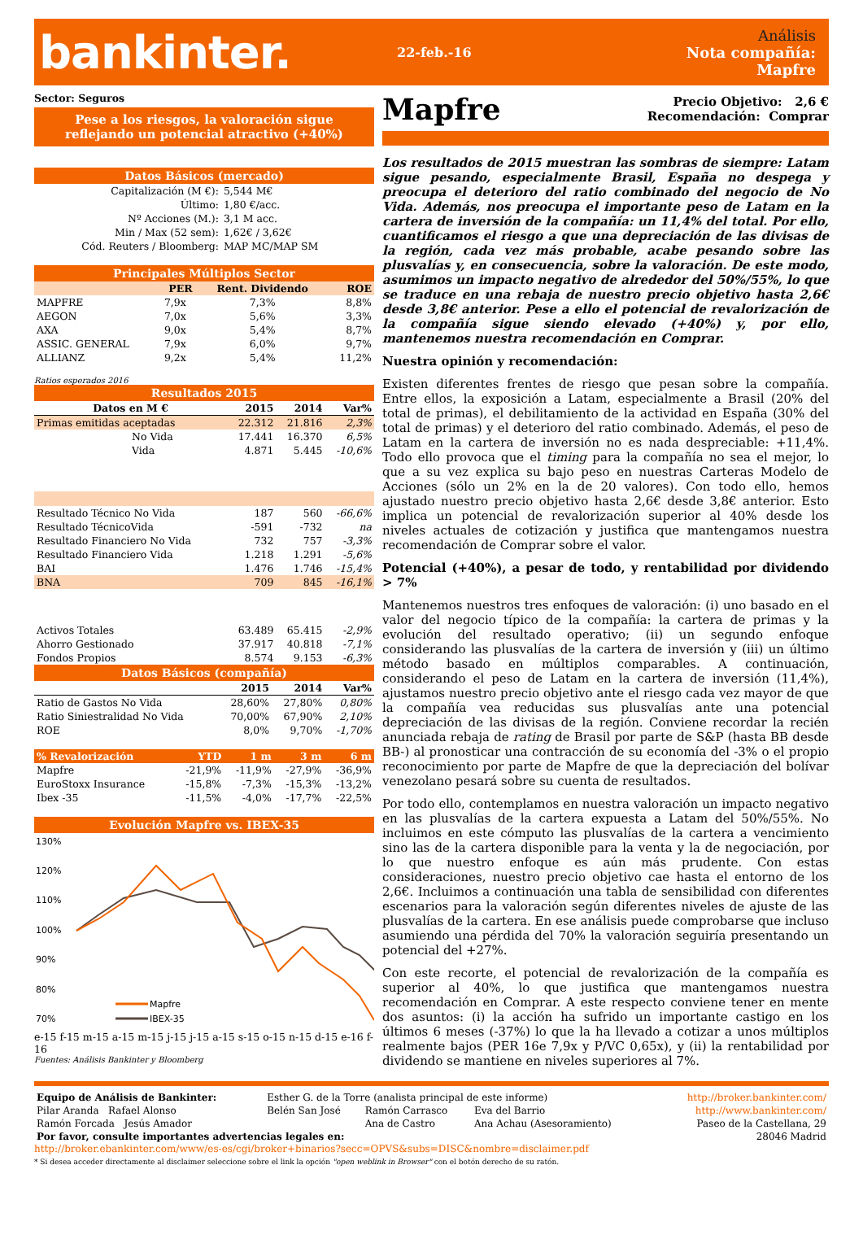bankinter.
22-feb.-16
Análisis
Nota compañía: Mapfre
Sector: Seguros
Pese a los riesgos, la valoración sigue reflejando un potencial atractivo (+40%)
Datos Básicos (mercado)
| Capitalización (M €): | 5,544 M€ |
| Último: | 1,80 €/acc. |
| Nº Acciones (M.): | 3,1 M acc. |
| Min / Max (52 sem): | 1,62€ / 3,62€ |
| Cód. Reuters / Bloomberg: | MAP MC/MAP SM |
Principales Múltiplos Sector
| | PER | Rent. Dividendo | ROE |
| --- | --- | --- | --- |
| MAPFRE | 7,9x | 7,3% | 8,8% |
| AEGON | 7,0x | 5,6% | 3,3% |
| AXA | 9,0x | 5,4% | 8,7% |
| ASSIC. GENERAL | 7,9x | 6,0% | 9,7% |
| ALLIANZ | 9,2x | 5,4% | 11,2% |
Ratios esperados 2016
Resultados 2015
| Datos en M € | 2015 | 2014 | Var% |
| --- | --- | --- | --- |
| Primas emitidas aceptadas | 22.312 | 21.816 | 2,3% |
| No Vida | 17.441 | 16.370 | 6,5% |
| Vida | 4.871 | 5.445 | -10,6% |
| Resultado Técnico No Vida | 187 | 560 | -66,6% |
| Resultado TécnicoVida | -591 | -732 | na |
| Resultado Financiero No Vida | 732 | 757 | -3,3% |
| Resultado Financiero Vida | 1.218 | 1.291 | -5,6% |
| BAI | 1.476 | 1.746 | -15,4% |
| BNA | 709 | 845 | -16,1% |
| Activos Totales | 63.489 | 65.415 | -2,9% |
| Ahorro Gestionado | 37.917 | 40.818 | -7,1% |
| Fondos Propios | 8.574 | 9.153 | -6,3% |
Datos Básicos (compañía)
| | 2015 | 2014 | Var% |
| --- | --- | --- | --- |
| Ratio de Gastos No Vida | 28,60% | 27,80% | 0,80% |
| Ratio Siniestralidad No Vida | 70,00% | 67,90% | 2,10% |
| ROE | 8,0% | 9,70% | -1,70% |
| % Revalorización | YTD | 1 m | 3 m | 6 m |
| --- | --- | --- | --- | --- |
| Mapfre | -21,9% | -11,9% | -27,9% | -36,9% |
| EuroStoxx Insurance | -15,8% | -7,3% | -15,3% | -13,2% |
| Ibex -35 | -11,5% | -4,0% | -17,7% | -22,5% |
Evolución Mapfre vs. IBEX-35
130%
120%
110%
100%
90%
80%
70%
Mapfre
IBEX-35
e-15 f-15 m-15 a-15 m-15 j-15 j-15 a-15 s-15 o-15 n-15 d-15 e-16 f-16
Fuentes: Análisis Bankinter y Bloomberg
Mapfre
Precio Objetivo: 2,6 €
Recomendación: Comprar
Los resultados de 2015 muestran las sombras de siempre: Latam sigue pesando, especialmente Brasil, España no despega y preocupa el deterioro del ratio combinado del negocio de No Vida. Además, nos preocupa el importante peso de Latam en la cartera de inversión de la compañía: un 11,4% del total. Por ello, cuantificamos el riesgo a que una depreciación de las divisas de la región, cada vez más probable, acabe pesando sobre las plusvalías y, en consecuencia, sobre la valoración. De este modo, asumimos un impacto negativo de alrededor del 50%/55%, lo que se traduce en una rebaja de nuestro precio objetivo hasta 2,6€ desde 3,8€ anterior. Pese a ello el potencial de revalorización de la compañía sigue siendo elevado (+40%) y, por ello, mantenemos nuestra recomendación en Comprar.
Nuestra opinión y recomendación:
Existen diferentes frentes de riesgo que pesan sobre la compañía. Entre ellos, la exposición a Latam, especialmente a Brasil (20% del total de primas), el debilitamiento de la actividad en España (30% del total de primas) y el deterioro del ratio combinado. Además, el peso de Latam en la cartera de inversión no es nada despreciable: +11,4%. Todo ello provoca que el timing para la compañía no sea el mejor, lo que a su vez explica su bajo peso en nuestras Carteras Modelo de Acciones (sólo un 2% en la de 20 valores). Con todo ello, hemos ajustado nuestro precio objetivo hasta 2,6€ desde 3,8€ anterior. Esto implica un potencial de revalorización superior al 40% desde los niveles actuales de cotización y justifica que mantengamos nuestra recomendación de Comprar sobre el valor.
Potencial (+40%), a pesar de todo, y rentabilidad por dividendo > 7%
Mantenemos nuestros tres enfoques de valoración: (i) uno basado en el valor del negocio típico de la compañía: la cartera de primas y la evolución del resultado operativo; (ii) un segundo enfoque considerando las plusvalías de la cartera de inversión y (iii) un último método basado en múltiplos comparables. A continuación, considerando el peso de Latam en la cartera de inversión (11,4%), ajustamos nuestro precio objetivo ante el riesgo cada vez mayor de que la compañía vea reducidas sus plusvalías ante una potencial depreciación de las divisas de la región. Conviene recordar la recién anunciada rebaja de rating de Brasil por parte de S&P (hasta BB desde BB-) al pronosticar una contracción de su economía del -3% o el propio reconocimiento por parte de Mapfre de que la depreciación del bolívar venezolano pesará sobre su cuenta de resultados.
Por todo ello, contemplamos en nuestra valoración un impacto negativo en las plusvalías de la cartera expuesta a Latam del 50%/55%. No incluimos en este cómputo las plusvalías de la cartera a vencimiento sino las de la cartera disponible para la venta y la de negociación, por lo que nuestro enfoque es aún más prudente. Con estas consideraciones, nuestro precio objetivo cae hasta el entorno de los 2,6€. Incluimos a continuación una tabla de sensibilidad con diferentes escenarios para la valoración según diferentes niveles de ajuste de las plusvalías de la cartera. En ese análisis puede comprobarse que incluso asumiendo una pérdida del 70% la valoración seguiría presentando un potencial del +27%.
Con este recorte, el potencial de revalorización de la compañía es superior al 40%, lo que justifica que mantengamos nuestra recomendación en Comprar. A este respecto conviene tener en mente dos asuntos: (i) la acción ha sufrido un importante castigo en los últimos 6 meses (-37%) lo que la ha llevado a cotizar a unos múltiplos realmente bajos (PER 16e 7,9x y P/VC 0,65x), y (ii) la rentabilidad por dividendo se mantiene en niveles superiores al 7%.
| Equipo de Análisis de Bankinter: | Esther G. de la Torre (analista principal de este informe) | | | http://broker.bankinter.com/ |
| Pilar Aranda Rafael Alonso | Belén San José | Ramón Carrasco | Eva del Barrio | http://www.bankinter.com/ |
| Ramón Forcada Jesús Amador | | Ana de Castro | Ana Achau (Asesoramiento) | Paseo de la Castellana, 29 |
| Por favor, consulte importantes advertencias legales en: | | | | 28046 Madrid |
http://broker.ebankinter.com/www/es-es/cgi/broker+binarios?secc=OPVS&subs=DISC&nombre=disclaimer.pdf
* Si desea acceder directamente al disclaimer seleccione sobre el link la opción "open weblink in Browser" con el botón derecho de su ratón.